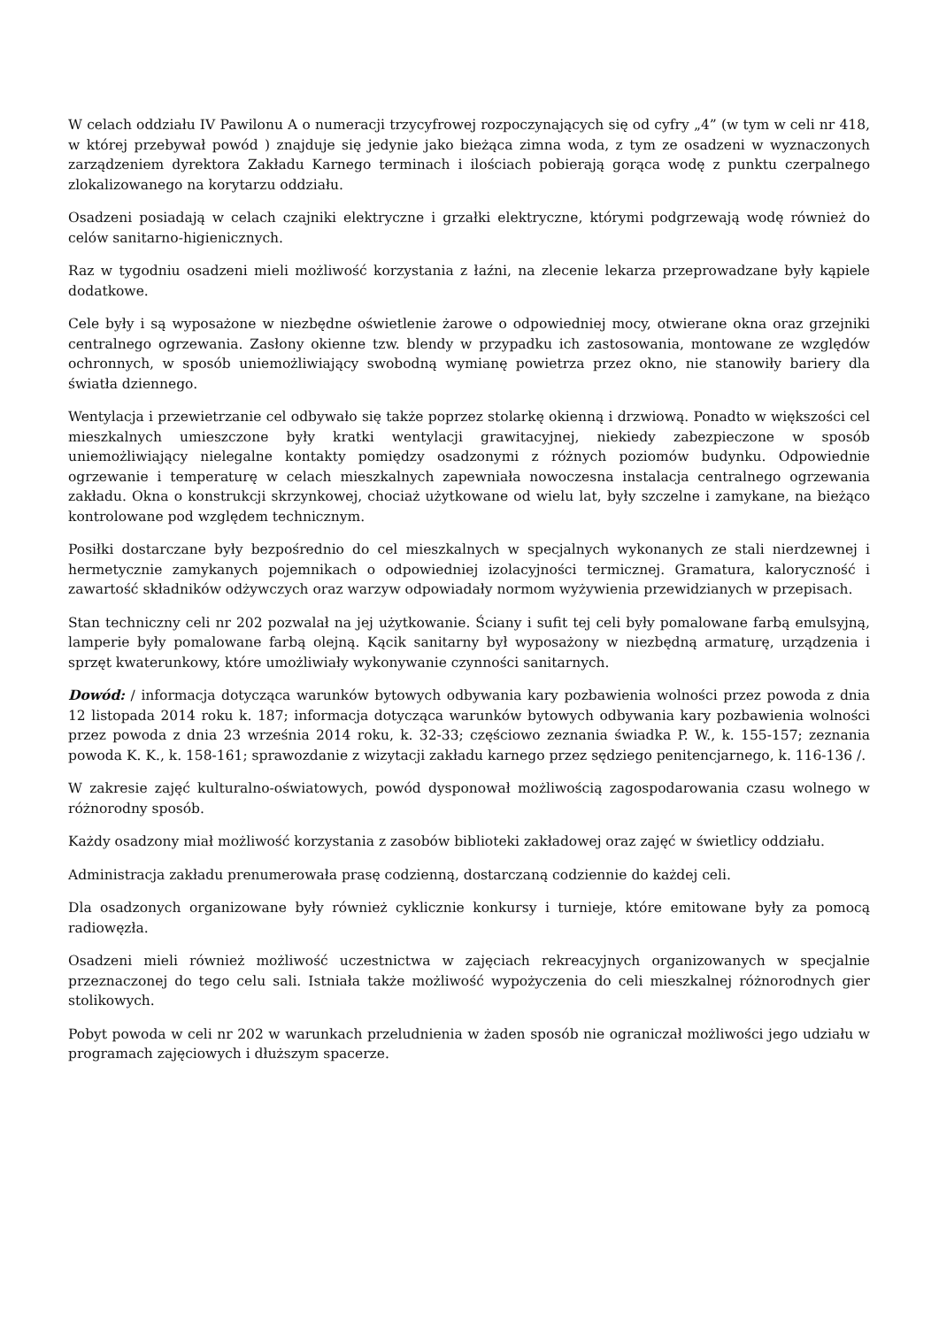W celach oddziału IV Pawilonu A o numeracji trzycyfrowej rozpoczynających się od cyfry „4” (w tym w celi nr 418, w której przebywał powód ) znajduje się jedynie jako bieżąca zimna woda, z tym ze osadzeni w wyznaczonych zarządzeniem dyrektora Zakładu Karnego terminach i ilościach pobierają gorąca wodę z punktu czerpalnego zlokalizowanego na korytarzu oddziału.
Osadzeni posiadają w celach czajniki elektryczne i grzałki elektryczne, którymi podgrzewają wodę również do celów sanitarno-higienicznych.
Raz w tygodniu osadzeni mieli możliwość korzystania z łaźni, na zlecenie lekarza przeprowadzane były kąpiele dodatkowe.
Cele były i są wyposażone w niezbędne oświetlenie żarowe o odpowiedniej mocy, otwierane okna oraz grzejniki centralnego ogrzewania. Zasłony okienne tzw. blendy w przypadku ich zastosowania, montowane ze względów ochronnych, w sposób uniemożliwiający swobodną wymianę powietrza przez okno, nie stanowiły bariery dla światła dziennego.
Wentylacja i przewietrzanie cel odbywało się także poprzez stolarkę okienną i drzwiową. Ponadto w większości cel mieszkalnych umieszczone były kratki wentylacji grawitacyjnej, niekiedy zabezpieczone w sposób uniemożliwiający nielegalne kontakty pomiędzy osadzonymi z różnych poziomów budynku. Odpowiednie ogrzewanie i temperaturę w celach mieszkalnych zapewniała nowoczesna instalacja centralnego ogrzewania zakładu. Okna o konstrukcji skrzynkowej, chociaż użytkowane od wielu lat, były szczelne i zamykane, na bieżąco kontrolowane pod względem technicznym.
Posiłki dostarczane były bezpośrednio do cel mieszkalnych w specjalnych wykonanych ze stali nierdzewnej i hermetycznie zamykanych pojemnikach o odpowiedniej izolacyjności termicznej. Gramatura, kaloryczność i zawartość składników odżywczych oraz warzyw odpowiadały normom wyżywienia przewidzianych w przepisach.
Stan techniczny celi nr 202 pozwalał na jej użytkowanie. Ściany i sufit tej celi były pomalowane farbą emulsyjną, lamperie były pomalowane farbą olejną. Kącik sanitarny był wyposażony w niezbędną armaturę, urządzenia i sprzęt kwaterunkowy, które umożliwiały wykonywanie czynności sanitarnych.
Dowód: / informacja dotycząca warunków bytowych odbywania kary pozbawienia wolności przez powoda z dnia 12 listopada 2014 roku k. 187; informacja dotycząca warunków bytowych odbywania kary pozbawienia wolności przez powoda z dnia 23 września 2014 roku, k. 32-33; częściowo zeznania świadka P. W., k. 155-157; zeznania powoda K. K., k. 158-161; sprawozdanie z wizytacji zakładu karnego przez sędziego penitencjarnego, k. 116-136 /.
W zakresie zajęć kulturalno-oświatowych, powód dysponował możliwością zagospodarowania czasu wolnego w różnorodny sposób.
Każdy osadzony miał możliwość korzystania z zasobów biblioteki zakładowej oraz zajęć w świetlicy oddziału.
Administracja zakładu prenumerowała prasę codzienną, dostarczaną codziennie do każdej celi.
Dla osadzonych organizowane były również cyklicznie konkursy i turnieje, które emitowane były za pomocą radiowęzła.
Osadzeni mieli również możliwość uczestnictwa w zajęciach rekreacyjnych organizowanych w specjalnie przeznaczonej do tego celu sali. Istniała także możliwość wypożyczenia do celi mieszkalnej różnorodnych gier stolikowych.
Pobyt powoda w celi nr 202 w warunkach przeludnienia w żaden sposób nie ograniczał możliwości jego udziału w programach zajęciowych i dłuższym spacerze.